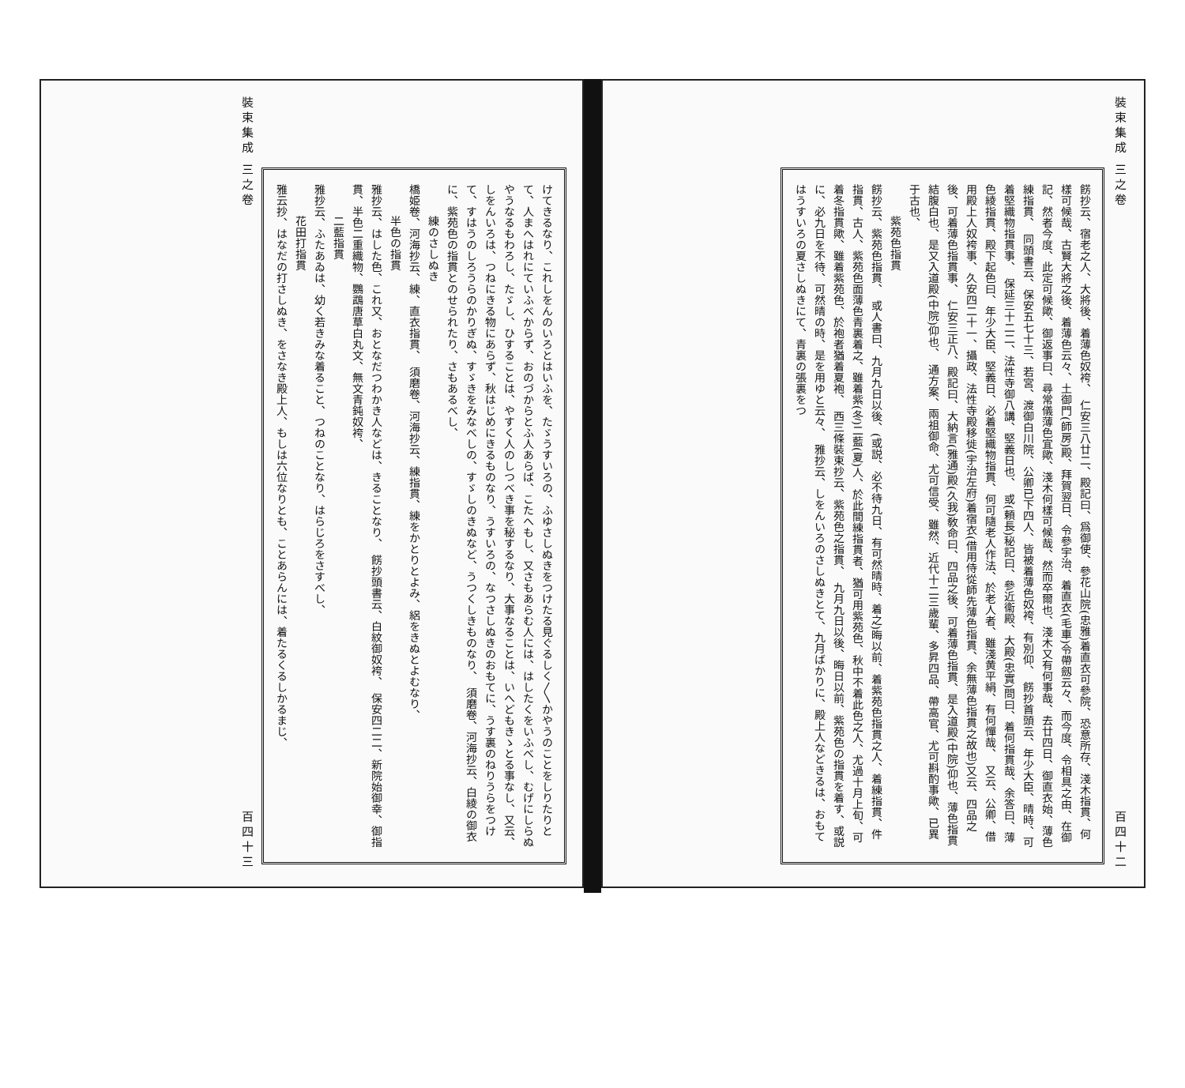裝束集成 三之卷 百四十二
餝抄云、宿老之人、大將後、着薄色奴袴、　仁安三八廿二、殿記曰、爲御使、參花山院(忠雅)着直衣可參院、恐意所存、淺木指貫、何樣可候哉、古賢大將之後、着薄色云々、土御門(師房)殿、拜賀翌日、令參宇治、着直衣(毛車)令帶劔云々、而今度、令相具之由、在御記、然者今度、此定可候歟、御返事曰、尋常儀薄色宜歟、淺木何樣可候哉、然而卒爾也、淺木又有何事哉、去廿四日、御直衣始、薄色練指貫、　同頭書云、保安五七十三、若宮、渡御白川院、公卿已下四人、皆被着薄色奴袴、有別仰、　餝抄首頭云、年少大臣、晴時、可着堅織物指貫事、　保延三十二二、法性寺御八講、堅義日也、　或(頼長)秘記曰、參近衞殿、大殿(忠實)問曰、着何指貫哉、余答曰、薄色綾指貫、殿下起色曰、年少大臣、堅義日、必着堅織物指貫、何可隨老人作法、於老人者、雖淺黄平絹、有何憚哉、　又云、公卿、借用殿上人奴袴事、久安四二十一、攝政、法性寺殿移徙(宇治左府)着宿衣(借用侍從師先薄色指貫、余無薄色指貫之故也)又云、四品之後、可着薄色指貫事、　仁安三正八、殿記曰、大納言(雅通)殿(久我)敎命曰、四品之後、可着薄色指貫、是入道殿(中院)仰也、薄色指貫結腹白也、是又入道殿(中院)仰也、　通方案、兩祖御命、尤可信受、雖然、近代十二三歲輩、多昇四品、帶高官、尤可斟酌事歟、已異于古也、
紫苑色指貫
餝抄云、紫苑色指貫、　或人書曰、九月九日以後、(或説、必不待九日、有可然晴時、着之)晦以前、着紫苑色指貫之人、着練指貫、件指貫、古人、紫苑色面薄色青裏着之、雖着紫(冬)二藍(夏)人、於此間練指貫者、猶可用紫苑色、秋中不着此色之人、尤過十月上旬、可着冬指貫歟、雖着紫苑色、於袍者猶着夏袍、　西三條裝束抄云、紫苑色之指貫、　九月九日以後、晦日以前、紫苑色の指貫を着す、或説に、必九日を不待、可然晴の時、是を用ゆと云々、　雅抄云、しをんいろのさしぬきとて、九月ばかりに、殿上人などきるは、おもてはうすいろの夏さしぬきにて、青裏の張裏をつ
けてきるなり、これしをんのいろとはいふを、たゞうすいろの、ふゆさしぬきをつけたる見ぐるしく〳〵かやうのことをしりたりとて、人まへはれにていふべからず、おのづからとふ人あらば、こたへもし、又さもあらむ人には、はしたくをいふべし、むげにしらぬやうなるもわろし、たゞし、ひすることは、やすく人のしつべき事を秘するなり、大事なることは、いへどもきゝとる事なし、又云、しをんいろは、つねにきる物にあらず、秋はじめにきるものなり、うすいろの、なつさしぬきのおもてに、うす裏のねりうらをつけて、すはうのしろうらのかりぎぬ、すゞきをみなべしの、すゞしのきぬなど、うつくしきものなり、　須磨卷、河海抄云、白綾の御衣に、紫苑色の指貫とのせられたり、さもあるべし、
練のさしぬき
橋姫卷、河海抄云、練、直衣指貫、　須磨卷、河海抄云、練指貫、練をかとりとよみ、絽をきぬとよむなり、
半色の指貫
雅抄云、はした色、これ又、おとなだつわかき人などは、きることなり、　餝抄頭書云、白紋御奴袴、　保安四二二、新院始御幸、御指貫、半色二重織物、鸚鵡唐草白丸文、無文青鈍奴袴、
二藍指貫
雅抄云、ふたあゐは、幼く若きみな着ること、つねのことなり、はらじろをさすべし、
花田打指貫
雅云抄、はなだの打さしぬき、をさなき殿上人、もしは六位なりとも、ことあらんには、着たるくるしかるまじ、
裝束集成 三之卷 百四十三